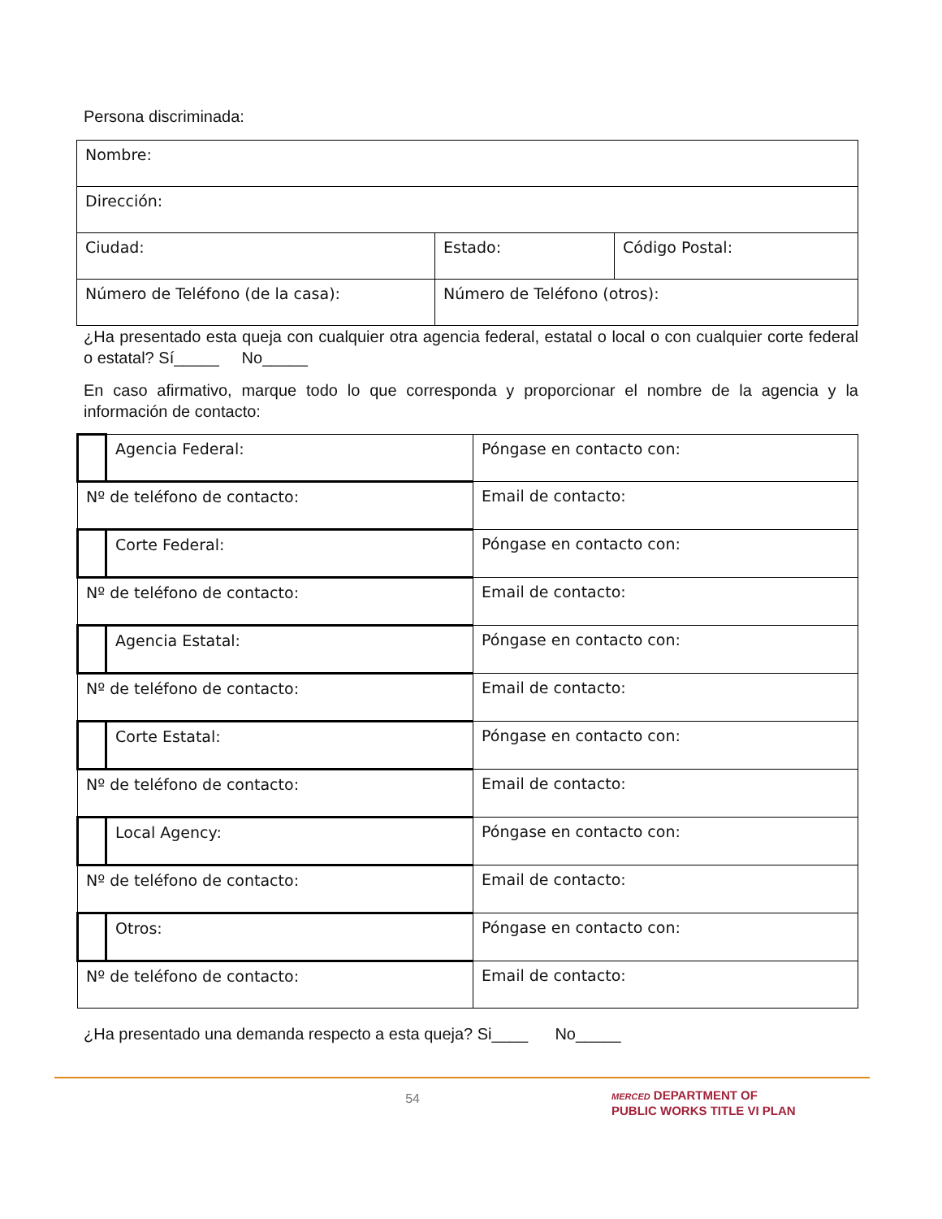Persona discriminada:
| Nombre: | | |
| Dirección: | | |
| Ciudad: | Estado: | Código Postal: |
| Número de Teléfono (de la casa): | Número de Teléfono (otros): | |
¿Ha presentado esta queja con cualquier otra agencia federal, estatal o local o con cualquier corte federal o estatal? Sí_____ No_____
En caso afirmativo, marque todo lo que corresponda y proporcionar el nombre de la agencia y la información de contacto:
| | Agencia Federal: | Póngase en contacto con: |
| Nº de teléfono de contacto: | | Email de contacto: |
| | Corte Federal: | Póngase en contacto con: |
| Nº de teléfono de contacto: | | Email de contacto: |
| | Agencia Estatal: | Póngase en contacto con: |
| Nº de teléfono de contacto: | | Email de contacto: |
| | Corte Estatal: | Póngase en contacto con: |
| Nº de teléfono de contacto: | | Email de contacto: |
| | Local Agency: | Póngase en contacto con: |
| Nº de teléfono de contacto: | | Email de contacto: |
| | Otros: | Póngase en contacto con: |
| Nº de teléfono de contacto: | | Email de contacto: |
¿Ha presentado una demanda respecto a esta queja? Si____ No_____
54
MERCED DEPARTMENT OF
PUBLIC WORKS TITLE VI PLAN